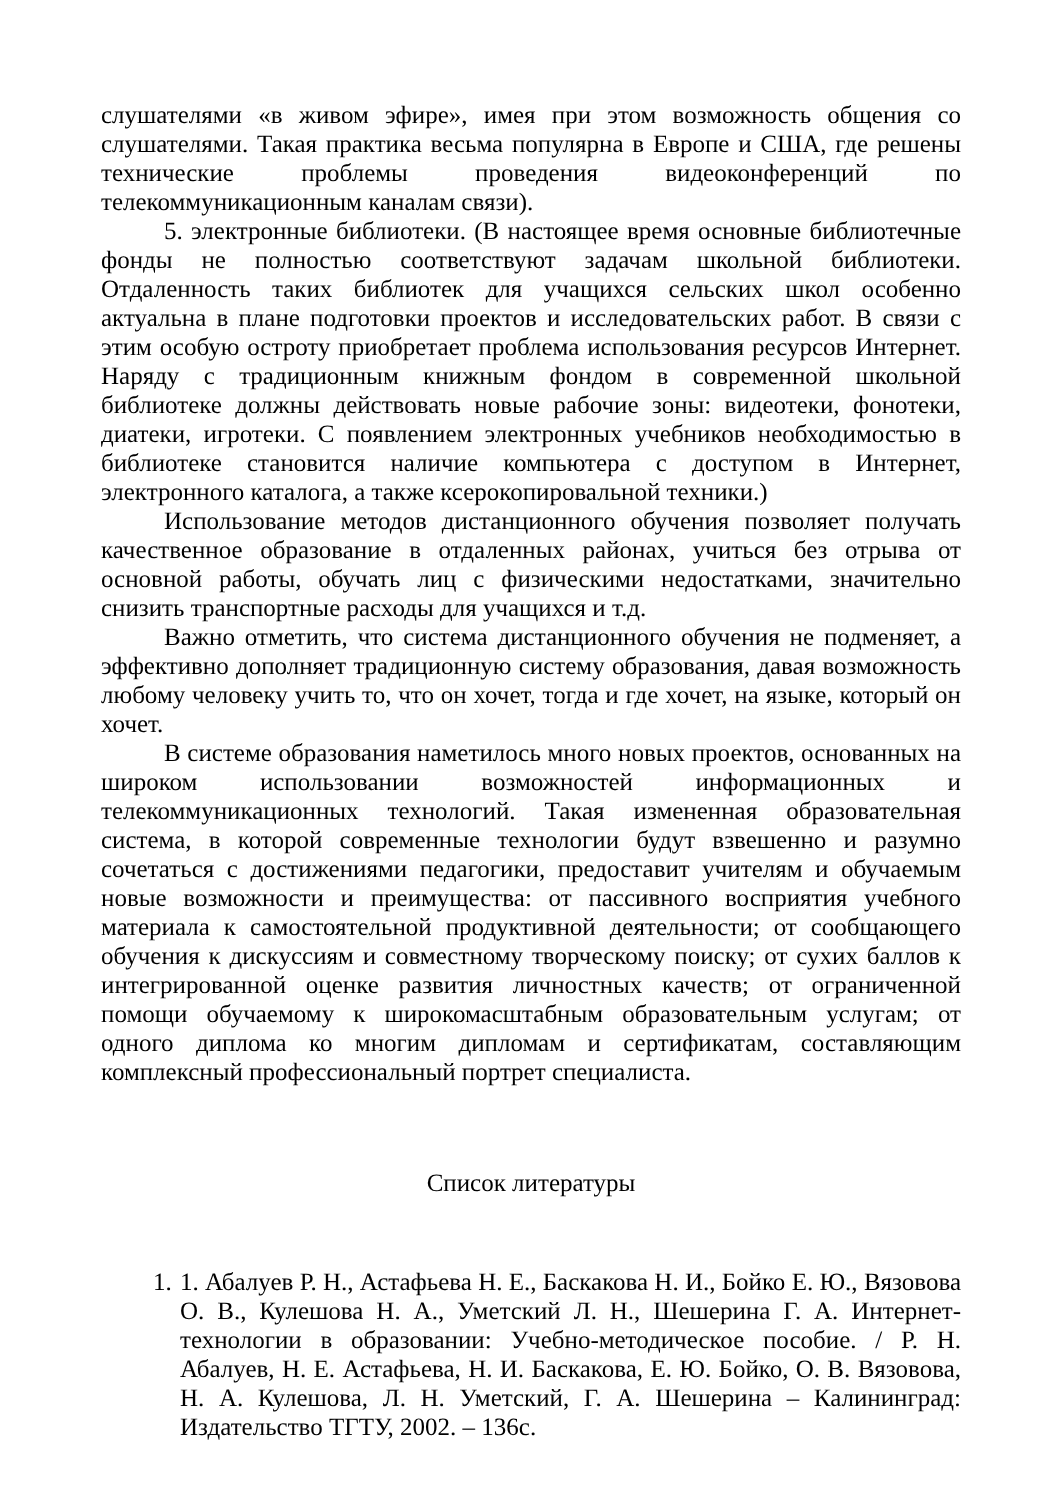слушателями «в живом эфире», имея при этом возможность общения со слушателями. Такая практика весьма популярна в Европе и США, где решены технические проблемы проведения видеоконференций по телекоммуникационным каналам связи).
5. электронные библиотеки. (В настоящее время основные библиотечные фонды не полностью соответствуют задачам школьной библиотеки. Отдаленность таких библиотек для учащихся сельских школ особенно актуальна в плане подготовки проектов и исследовательских работ. В связи с этим особую остроту приобретает проблема использования ресурсов Интернет. Наряду с традиционным книжным фондом в современной школьной библиотеке должны действовать новые рабочие зоны: видеотеки, фонотеки, диатеки, игротеки. С появлением электронных учебников необходимостью в библиотеке становится наличие компьютера с доступом в Интернет, электронного каталога, а также ксерокопировальной техники.)
Использование методов дистанционного обучения позволяет получать качественное образование в отдаленных районах, учиться без отрыва от основной работы, обучать лиц с физическими недостатками, значительно снизить транспортные расходы для учащихся и т.д.
Важно отметить, что система дистанционного обучения не подменяет, а эффективно дополняет традиционную систему образования, давая возможность любому человеку учить то, что он хочет, тогда и где хочет, на языке, который он хочет.
В системе образования наметилось много новых проектов, основанных на широком использовании возможностей информационных и телекоммуникационных технологий. Такая измененная образовательная система, в которой современные технологии будут взвешенно и разумно сочетаться с достижениями педагогики, предоставит учителям и обучаемым новые возможности и преимущества: от пассивного восприятия учебного материала к самостоятельной продуктивной деятельности; от сообщающего обучения к дискуссиям и совместному творческому поиску; от сухих баллов к интегрированной оценке развития личностных качеств; от ограниченной помощи обучаемому к широкомасштабным образовательным услугам; от одного диплома ко многим дипломам и сертификатам, составляющим комплексный профессиональный портрет специалиста.
Список литературы
1. 1. Абалуев Р. Н., Астафьева Н. Е., Баскакова Н. И., Бойко Е. Ю., Вязовова О. В., Кулешова Н. А., Уметский Л. Н., Шешерина Г. А. Интернет-технологии в образовании: Учебно-методическое пособие. / Р. Н. Абалуев, Н. Е. Астафьева, Н. И. Баскакова, Е. Ю. Бойко, О. В. Вязовова, Н. А. Кулешова, Л. Н. Уметский, Г. А. Шешерина – Калининград: Издательство ТГТУ, 2002. – 136с.